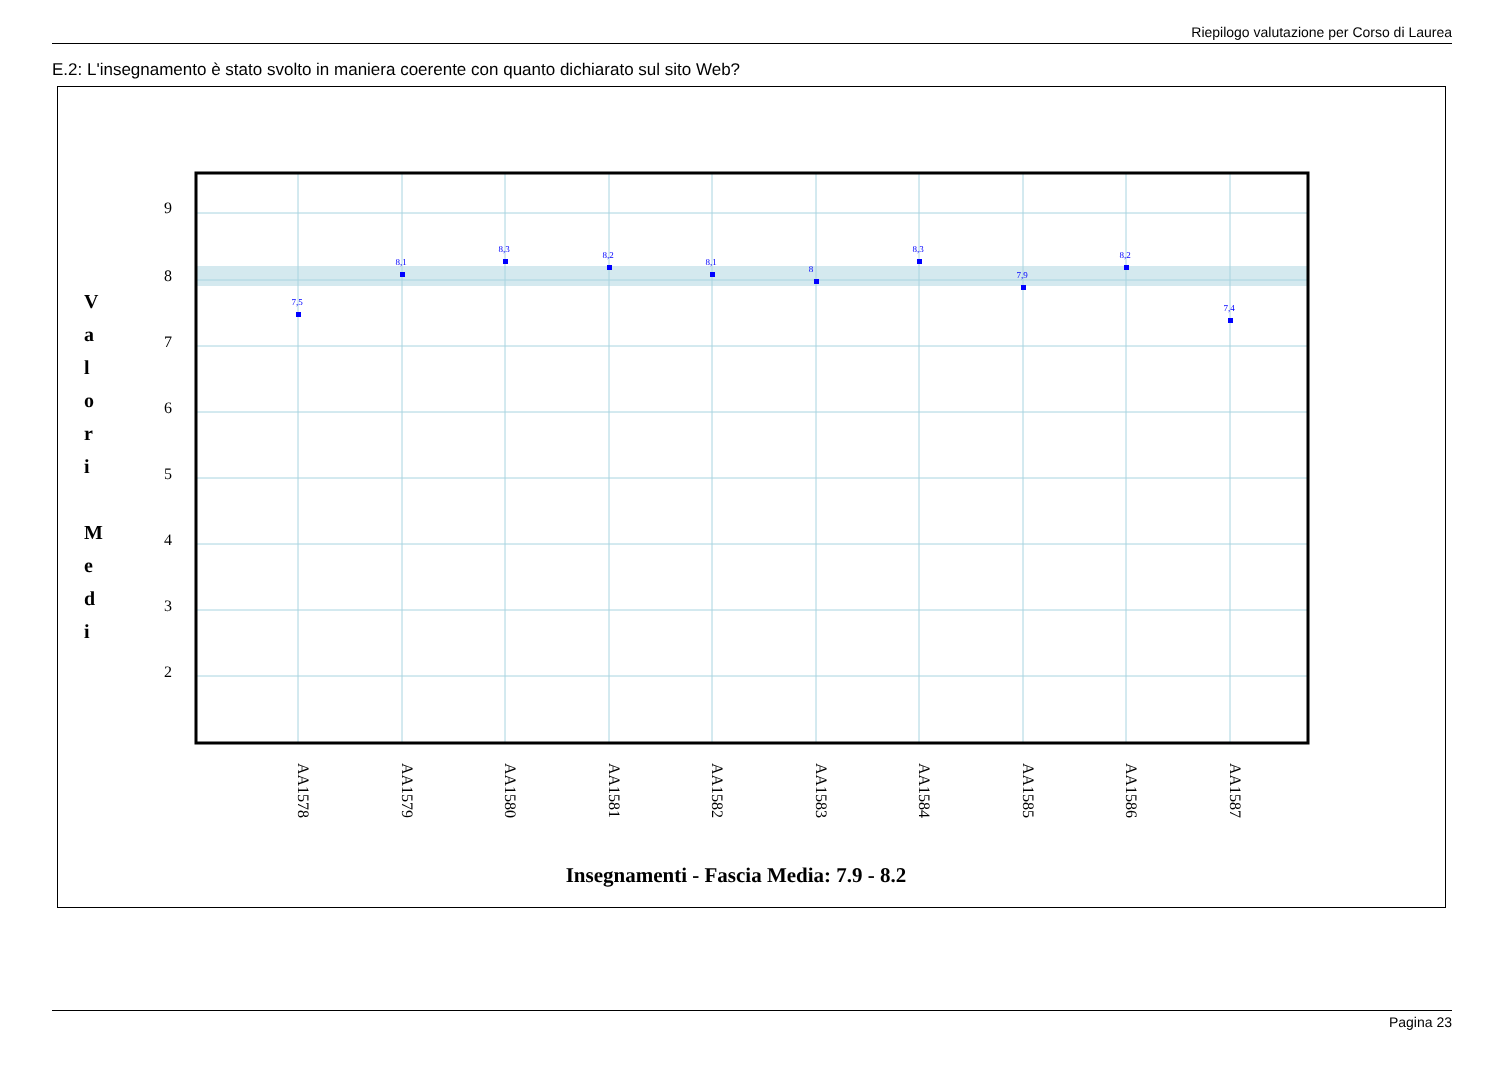Riepilogo valutazione per Corso di Laurea
E.2: L'insegnamento è stato svolto in maniera coerente con quanto dichiarato sul sito Web?
9
8
7
6
5
4
3
2
V
a
l
o
r
i
M
e
d
i
7,5
8,1
8,3
8,2
8,1
8
8,3
7,9
8,2
7,4
AA1578
AA1579
AA1580
AA1581
AA1582
AA1583
AA1584
AA1585
AA1586
AA1587
Insegnamenti - Fascia Media: 7.9 - 8.2
Pagina 23